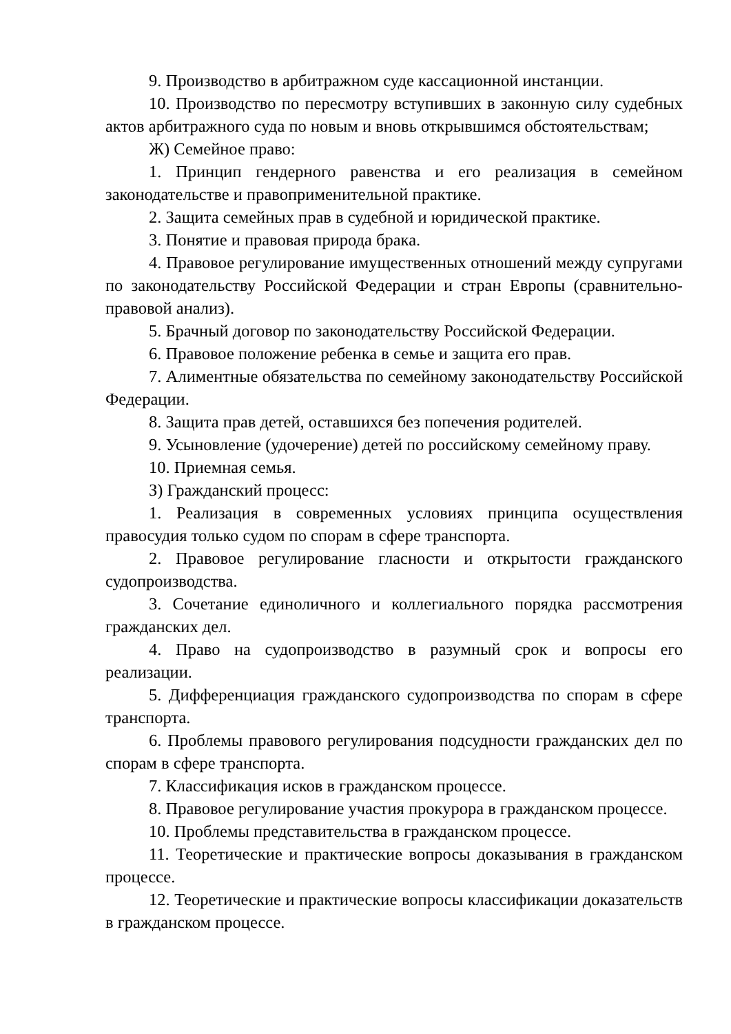9. Производство в арбитражном суде кассационной инстанции.
10. Производство по пересмотру вступивших в законную силу судебных актов арбитражного суда по новым и вновь открывшимся обстоятельствам;
Ж) Семейное право:
1. Принцип гендерного равенства и его реализация в семейном законодательстве и правоприменительной практике.
2. Защита семейных прав в судебной и юридической практике.
3. Понятие и правовая природа брака.
4. Правовое регулирование имущественных отношений между супругами по законодательству Российской Федерации и стран Европы (сравнительно-правовой анализ).
5. Брачный договор по законодательству Российской Федерации.
6. Правовое положение ребенка в семье и защита его прав.
7. Алиментные обязательства по семейному законодательству Российской Федерации.
8. Защита прав детей, оставшихся без попечения родителей.
9. Усыновление (удочерение) детей по российскому семейному праву.
10. Приемная семья.
З) Гражданский процесс:
1. Реализация в современных условиях принципа осуществления правосудия только судом по спорам в сфере транспорта.
2. Правовое регулирование гласности и открытости гражданского судопроизводства.
3. Сочетание единоличного и коллегиального порядка рассмотрения гражданских дел.
4. Право на судопроизводство в разумный срок и вопросы его реализации.
5. Дифференциация гражданского судопроизводства по спорам в сфере транспорта.
6. Проблемы правового регулирования подсудности гражданских дел по спорам в сфере транспорта.
7. Классификация исков в гражданском процессе.
8. Правовое регулирование участия прокурора в гражданском процессе.
10. Проблемы представительства в гражданском процессе.
11. Теоретические и практические вопросы доказывания в гражданском процессе.
12. Теоретические и практические вопросы классификации доказательств в гражданском процессе.